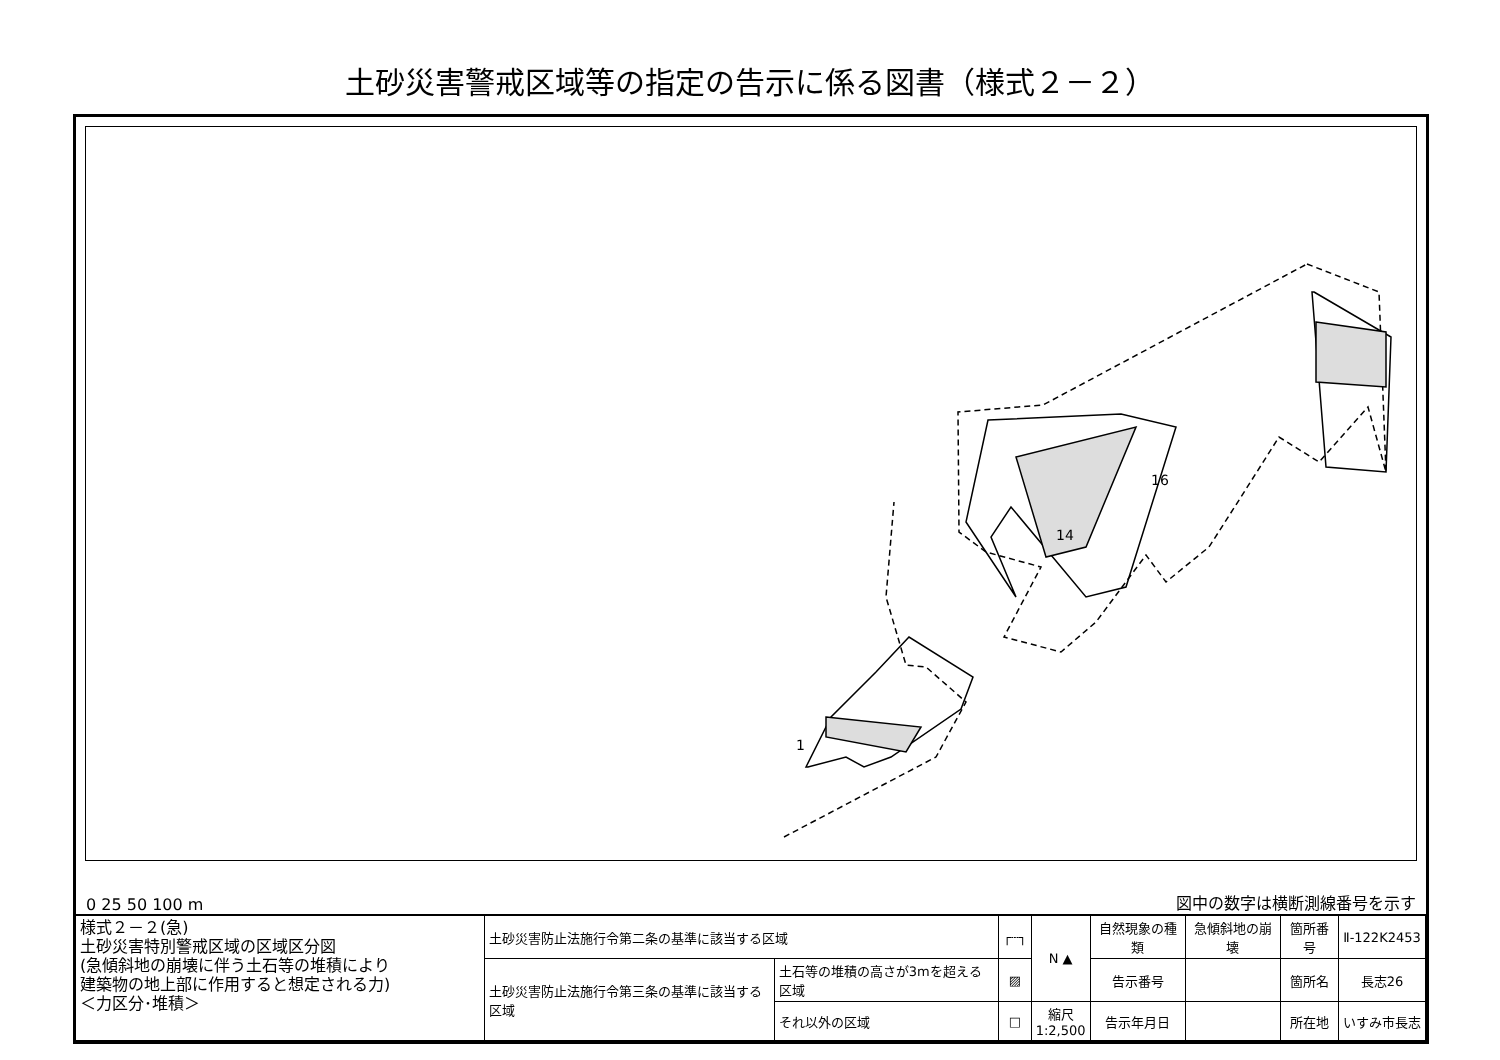土砂災害警戒区域等の指定の告示に係る図書（様式２－２）
1
16
14
0 25 50 100 m 図中の数字は横断測線番号を示す
| 様式２－２(急) 土砂災害特別警戒区域の区域区分図 (急傾斜地の崩壊に伴う土石等の堆積により 建築物の地上部に作用すると想定される力) ＜力区分･堆積＞ | 土砂災害防止法施行令第二条の基準に該当する区域 | | ┌┄┐ | N ▲ | 自然現象の種類 | 急傾斜地の崩壊 | 箇所番号 | Ⅱ-122K2453 |
| | 土砂災害防止法施行令第三条の基準に該当する区域 | 土石等の堆積の高さが3mを超える区域 | ▨ | | 告示番号 | | 箇所名 | 長志26 |
| | | それ以外の区域 | □ | 縮尺 1:2,500 | 告示年月日 | | 所在地 | いすみ市長志 |